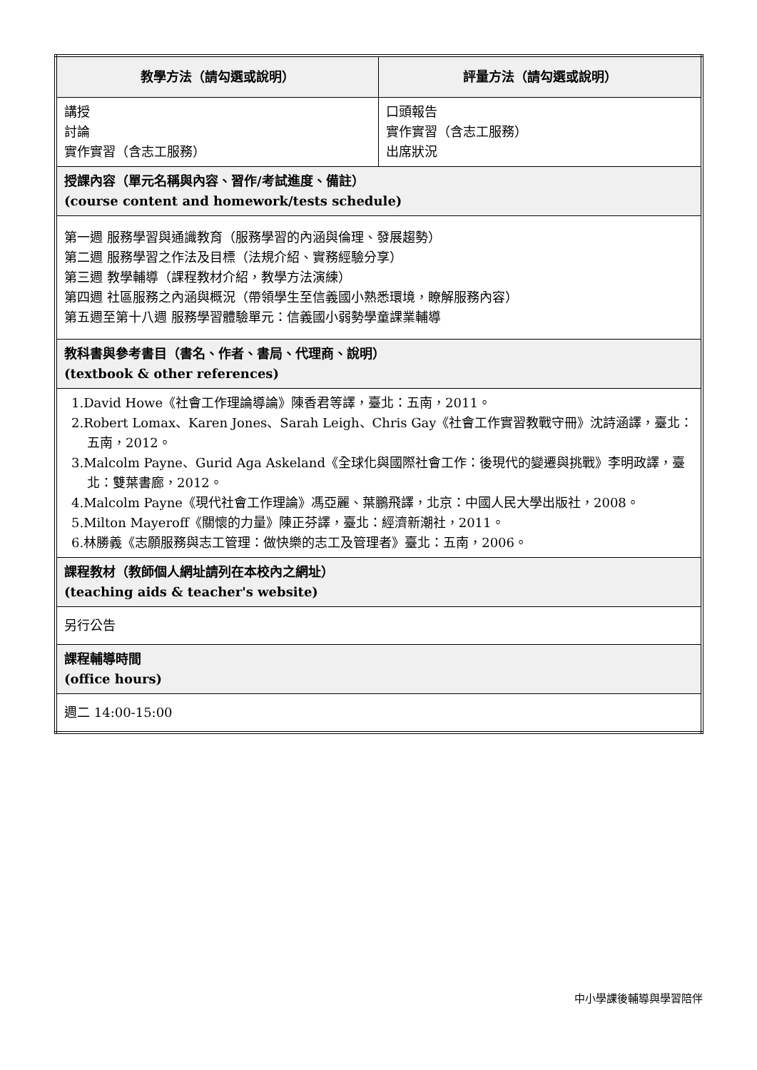| 教學方法（請勾選或說明） | 評量方法（請勾選或說明） |
| --- | --- |
| 講授 討論 實作實習（含志工服務） | 口頭報告 實作實習（含志工服務） 出席狀況 |
| 授課內容（單元名稱與內容、習作/考試進度、備註） (course content and homework/tests schedule) | |
| 第一週 服務學習與通識教育（服務學習的內涵與倫理、發展趨勢） 第二週 服務學習之作法及目標（法規介紹、實務經驗分享） 第三週 教學輔導（課程教材介紹，教學方法演練） 第四週 社區服務之內涵與概況（帶領學生至信義國小熟悉環境，瞭解服務內容） 第五週至第十八週 服務學習體驗單元：信義國小弱勢學童課業輔導 | |
| 教科書與參考書目（書名、作者、書局、代理商、說明） (textbook & other references) | |
| 1.David Howe《社會工作理論導論》陳香君等譯，臺北：五南，2011。 2.Robert Lomax、Karen Jones、Sarah Leigh、Chris Gay《社會工作實習教戰守冊》沈詩涵譯，臺北：五南，2012。 3.Malcolm Payne、Gurid Aga Askeland《全球化與國際社會工作：後現代的變遷與挑戰》李明政譯，臺北：雙葉書廊，2012。 4.Malcolm Payne《現代社會工作理論》馮亞麗、葉鵬飛譯，北京：中國人民大學出版社，2008。 5.Milton Mayeroff《關懷的力量》陳正芬譯，臺北：經濟新潮社，2011。 6.林勝義《志願服務與志工管理：做快樂的志工及管理者》臺北：五南，2006。 | |
| 課程教材（教師個人網址請列在本校內之網址） (teaching aids & teacher's website) | |
| 另行公告 | |
| 課程輔導時間 (office hours) | |
| 週二 14:00-15:00 | |
中小學課後輔導與學習陪伴